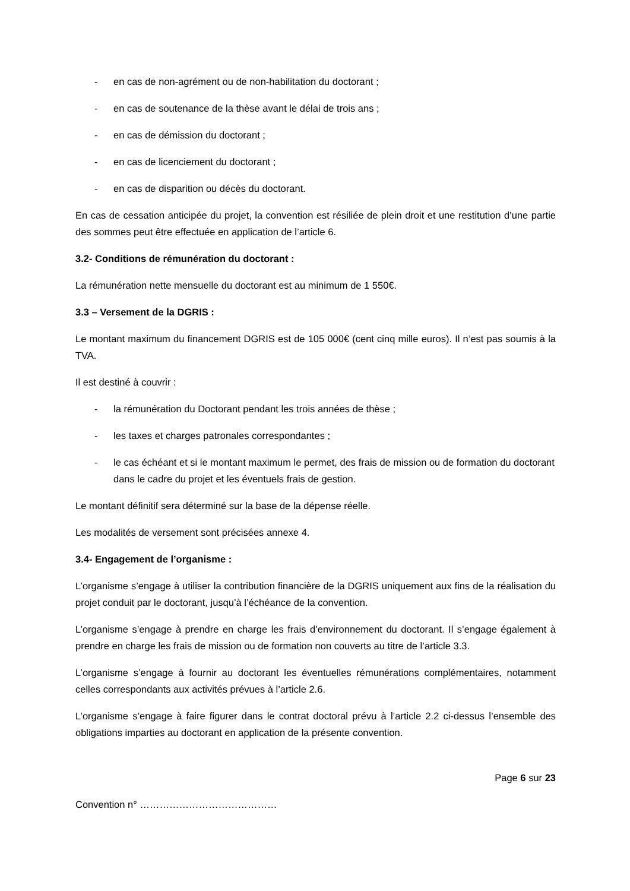- en cas de non-agrément ou de non-habilitation du doctorant ;
- en cas de soutenance de la thèse avant le délai de trois ans ;
- en cas de démission du doctorant ;
- en cas de licenciement du doctorant ;
- en cas de disparition ou décès du doctorant.
En cas de cessation anticipée du projet, la convention est résiliée de plein droit et une restitution d’une partie des sommes peut être effectuée en application de l’article 6.
3.2- Conditions de rémunération du doctorant :
La rémunération nette mensuelle du doctorant est au minimum de 1 550€.
3.3 – Versement de la DGRIS :
Le montant maximum du financement DGRIS est de 105 000€ (cent cinq mille euros). Il n’est pas soumis à la TVA.
Il est destiné à couvrir :
- la rémunération du Doctorant pendant les trois années de thèse ;
- les taxes et charges patronales correspondantes ;
- le cas échéant et si le montant maximum le permet, des frais de mission ou de formation du doctorant dans le cadre du projet et les éventuels frais de gestion.
Le montant définitif sera déterminé sur la base de la dépense réelle.
Les modalités de versement sont précisées annexe 4.
3.4- Engagement de l’organisme :
L’organisme s’engage à utiliser la contribution financière de la DGRIS uniquement aux fins de la réalisation du projet conduit par le doctorant, jusqu’à l’échéance de la convention.
L’organisme s’engage à prendre en charge les frais d’environnement du doctorant. Il s’engage également à prendre en charge les frais de mission ou de formation non couverts au titre de l’article 3.3.
L’organisme s’engage à fournir au doctorant les éventuelles rémunérations complémentaires, notamment celles correspondants aux activités prévues à l’article 2.6.
L’organisme s’engage à faire figurer dans le contrat doctoral prévu à l’article 2.2 ci-dessus l’ensemble des obligations imparties au doctorant en application de la présente convention.
Page 6 sur 23
Convention n° ……………………………………